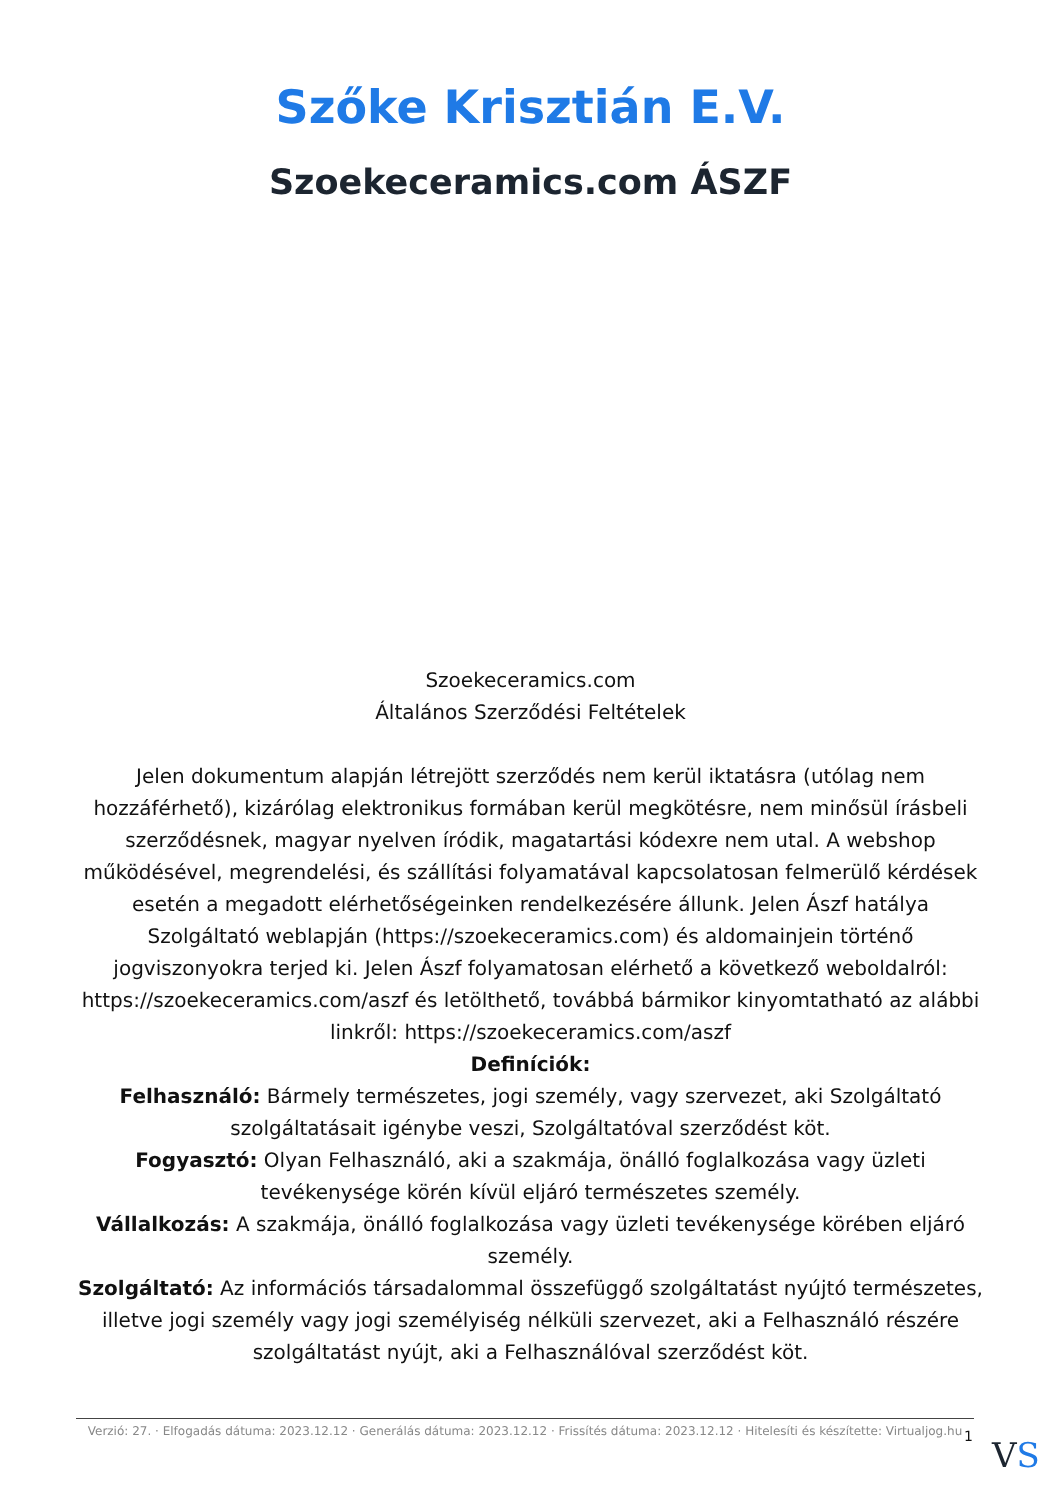Szőke Krisztián E.V.
Szoekeceramics.com ÁSZF
Szoekeceramics.com
Általános Szerződési Feltételek
Jelen dokumentum alapján létrejött szerződés nem kerül iktatásra (utólag nem hozzáférhető), kizárólag elektronikus formában kerül megkötésre, nem minősül írásbeli szerződésnek, magyar nyelven íródik, magatartási kódexre nem utal. A webshop működésével, megrendelési, és szállítási folyamatával kapcsolatosan felmerülő kérdések esetén a megadott elérhetőségeinken rendelkezésére állunk. Jelen Ászf hatálya Szolgáltató weblapján (https://szoekeceramics.com) és aldomainjein történő jogviszonyokra terjed ki. Jelen Ászf folyamatosan elérhető a következő weboldalról: https://szoekeceramics.com/aszf és letölthető, továbbá bármikor kinyomtatható az alábbi linkről: https://szoekeceramics.com/aszf
Definíciók:
Felhasználó: Bármely természetes, jogi személy, vagy szervezet, aki Szolgáltató szolgáltatásait igénybe veszi, Szolgáltatóval szerződést köt.
Fogyasztó: Olyan Felhasználó, aki a szakmája, önálló foglalkozása vagy üzleti tevékenysége körén kívül eljáró természetes személy.
Vállalkozás: A szakmája, önálló foglalkozása vagy üzleti tevékenysége körében eljáró személy.
Szolgáltató: Az információs társadalommal összefüggő szolgáltatást nyújtó természetes, illetve jogi személy vagy jogi személyiség nélküli szervezet, aki a Felhasználó részére szolgáltatást nyújt, aki a Felhasználóval szerződést köt.
Verzió: 27. · Elfogadás dátuma: 2023.12.12 · Generálás dátuma: 2023.12.12 · Frissítés dátuma: 2023.12.12 · Hitelesíti és készítette: Virtualjog.hu
1 VS